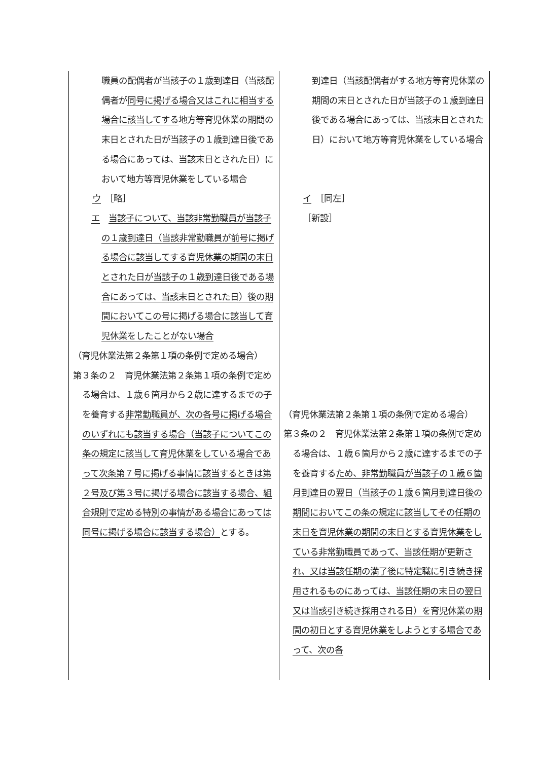| 職員の配偶者が当該子の１歳到達日（当該配偶者が 同号に掲げる場合又はこれに相当する場合に該当してする 地方等育児休業の期間の末日とされた日が当該子の１歳到達日後である場合にあっては、当該末日とされた日）において地方等育児休業をしている場合 ウ ［略］ エ 当該子について、当該非常勤職員が当該子の１歳到達日（当該非常勤職員が前号に掲げる場合に該当してする育児休業の期間の末日とされた日が当該子の１歳到達日後である場合にあっては、当該末日とされた日）後の期間においてこの号に掲げる場合に該当して育児休業をしたことがない場合 （育児休業法第２条第１項の条例で定める場合） 第３条の２ 育児休業法第２条第１項の条例で定める場合は、１歳６箇月から２歳に達するまでの子を養育する 非常勤職員が、次の各号に掲げる場合のいずれにも該当する場合（当該子についてこの条の規定に該当して育児休業をしている場合であって次条第７号に掲げる事情に該当するときは第２号及び第３号に掲げる場合に該当する場合、組合規則で定める特別の事情がある場合にあっては同号に掲げる場合に該当する場合） とする。 | 到達日（当該配偶者が する 地方等育児休業の期間の末日とされた日が当該子の１歳到達日後である場合にあっては、当該末日とされた日）において地方等育児休業をしている場合 イ ［同左］ ［新設］ （育児休業法第２条第１項の条例で定める場合） 第３条の２ 育児休業法第２条第１項の条例で定める場合は、１歳６箇月から２歳に達するまでの子を養育する ため、非常勤職員が当該子の１歳６箇月到達日の翌日（当該子の１歳６箇月到達日後の期間においてこの条の規定に該当してその任期の末日を育児休業の期間の末日とする育児休業をしている非常勤職員であって、当該任期が更新され、又は当該任期の満了後に特定職に引き続き採用されるものにあっては、当該任期の末日の翌日又は当該引き続き採用される日）を育児休業の期間の初日とする育児休業をしようとする場合であって、次の各 |